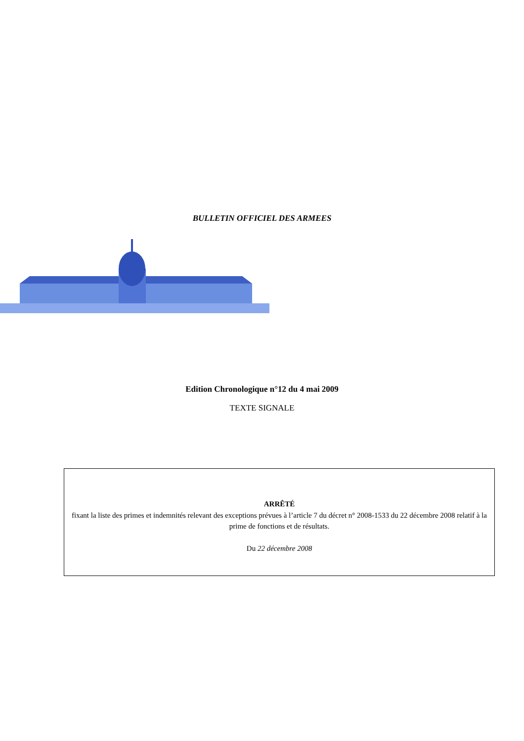BULLETIN OFFICIEL DES ARMEES
Edition Chronologique n°12 du 4 mai 2009
TEXTE SIGNALE
ARRÊTÉ
fixant la liste des primes et indemnités relevant des exceptions prévues à l’article 7 du décret n° 2008-1533 du 22 décembre 2008 relatif à la prime de fonctions et de résultats.
Du 22 décembre 2008